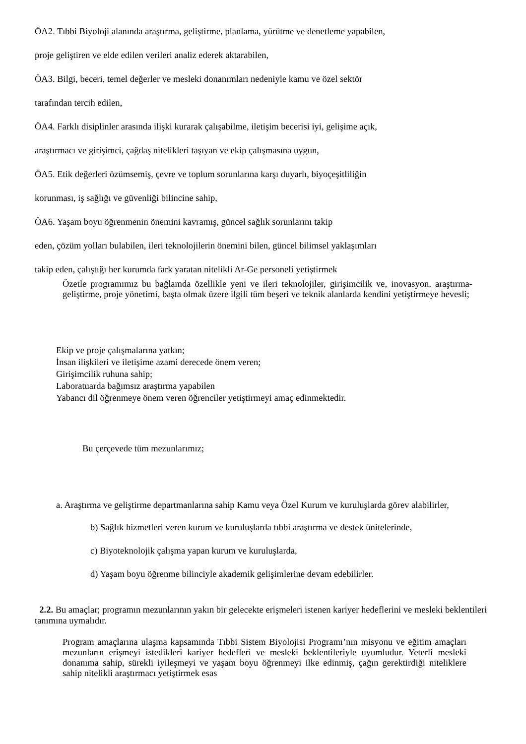ÖA2. Tıbbi Biyoloji alanında araştırma, geliştirme, planlama, yürütme ve denetleme yapabilen,
proje geliştiren ve elde edilen verileri analiz ederek aktarabilen,
ÖA3. Bilgi, beceri, temel değerler ve mesleki donanımları nedeniyle kamu ve özel sektör
tarafından tercih edilen,
ÖA4. Farklı disiplinler arasında ilişki kurarak çalışabilme, iletişim becerisi iyi, gelişime açık,
araştırmacı ve girişimci, çağdaş nitelikleri taşıyan ve ekip çalışmasına uygun,
ÖA5. Etik değerleri özümsemiş, çevre ve toplum sorunlarına karşı duyarlı, biyoçeşitliliğin
korunması, iş sağlığı ve güvenliği bilincine sahip,
ÖA6. Yaşam boyu öğrenmenin önemini kavramış, güncel sağlık sorunlarını takip
eden, çözüm yolları bulabilen, ileri teknolojilerin önemini bilen, güncel bilimsel yaklaşımları
takip eden, çalıştığı her kurumda fark yaratan nitelikli Ar-Ge personeli yetiştirmek
Özetle programımız bu bağlamda özellikle yeni ve ileri teknolojiler, girişimcilik ve, inovasyon, araştırma- geliştirme, proje yönetimi, başta olmak üzere ilgili tüm beşeri ve teknik alanlarda kendini yetiştirmeye hevesli;
Ekip ve proje çalışmalarına yatkın;
İnsan ilişkileri ve iletişime azami derecede önem veren;
Girişimcilik ruhuna sahip;
Laboratuarda bağımsız araştırma yapabilen
Yabancı dil öğrenmeye önem veren öğrenciler yetiştirmeyi amaç edinmektedir.
Bu çerçevede tüm mezunlarımız;
a. Araştırma ve geliştirme departmanlarına sahip Kamu veya Özel Kurum ve kuruluşlarda görev alabilirler,
b) Sağlık hizmetleri veren kurum ve kuruluşlarda tıbbi araştırma ve destek ünitelerinde,
c) Biyoteknolojik çalışma yapan kurum ve kuruluşlarda,
d) Yaşam boyu öğrenme bilinciyle akademik gelişimlerine devam edebilirler.
2.2. Bu amaçlar; programın mezunlarının yakın bir gelecekte erişmeleri istenen kariyer hedeflerini ve mesleki beklentileri tanımına uymalıdır.
Program amaçlarına ulaşma kapsamında Tıbbi Sistem Biyolojisi Programı’nın misyonu ve eğitim amaçları mezunların erişmeyi istedikleri kariyer hedefleri ve mesleki beklentileriyle uyumludur. Yeterli mesleki donanıma sahip, sürekli iyileşmeyi ve yaşam boyu öğrenmeyi ilke edinmiş, çağın gerektirdiği niteliklere sahip nitelikli araştırmacı yetiştirmek esas